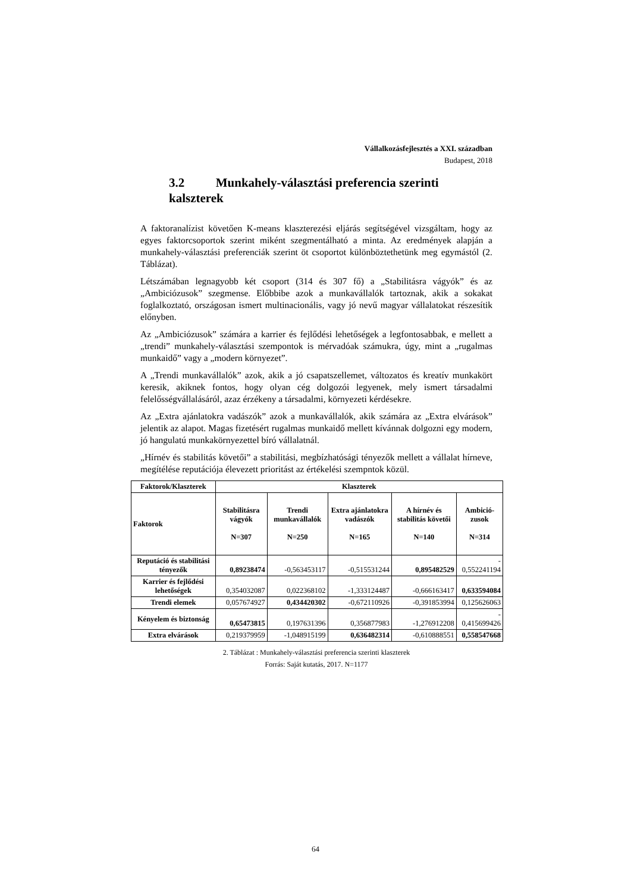Vállalkozásfejlesztés a XXI. században
Budapest, 2018
3.2 Munkahely-választási preferencia szerinti kalszterek
A faktoranalízist követően K-means klaszterezési eljárás segítségével vizsgáltam, hogy az egyes faktorcsoportok szerint miként szegmentálható a minta. Az eredmények alapján a munkahely-választási preferenciák szerint öt csoportot különböztethetünk meg egymástól (2. Táblázat).
Létszámában legnagyobb két csoport (314 és 307 fő) a „Stabilitásra vágyók” és az „Ambiciózusok” szegmense. Előbbibe azok a munkavállalók tartoznak, akik a sokakat foglalkoztató, országosan ismert multinacionális, vagy jó nevű magyar vállalatokat részesítik előnyben.
Az „Ambiciózusok” számára a karrier és fejlődési lehetőségek a legfontosabbak, e mellett a „trendi” munkahely-választási szempontok is mérvadóak számukra, úgy, mint a „rugalmas munkaidő” vagy a „modern környezet”.
A „Trendi munkavállalók” azok, akik a jó csapatszellemet, változatos és kreatív munkakört keresik, akiknek fontos, hogy olyan cég dolgozói legyenek, mely ismert társadalmi felelősségvállalásáról, azaz érzékeny a társadalmi, környezeti kérdésekre.
Az „Extra ajánlatokra vadászók” azok a munkavállalók, akik számára az „Extra elvárások” jelentik az alapot. Magas fizetésért rugalmas munkaidő mellett kívánnak dolgozni egy modern, jó hangulatú munkakörnyezettel bíró vállalatnál.
„Hírnév és stabilitás követői” a stabilitási, megbízhatósági tényezők mellett a vállalat hírneve, megítélése reputációja élevezett prioritást az értékelési szempntok közül.
| Faktorok/Klaszterek | Klaszterek | | | | |
| --- | --- | --- | --- | --- | --- |
| Faktorok | Stabilitásra vágyók N=307 | Trendi munkavállalók N=250 | Extra ajánlatokra vadászók N=165 | A hírnév és stabilitás követői N=140 | Ambició-zusok N=314 |
| Reputáció és stabilitási tényezők | 0,89238474 | -0,563453117 | -0,515531244 | 0,895482529 | - 0,552241194 |
| Karrier és fejlődési lehetőségek | 0,354032087 | 0,022368102 | -1,333124487 | -0,666163417 | 0,633594084 |
| Trendi elemek | 0,057674927 | 0,434420302 | -0,672110926 | -0,391853994 | 0,125626063 |
| Kényelem és biztonság | 0,65473815 | 0,197631396 | 0,356877983 | -1,276912208 | - 0,415699426 |
| Extra elvárások | 0,219379959 | -1,048915199 | 0,636482314 | -0,610888551 | 0,558547668 |
2. Táblázat : Munkahely-választási preferencia szerinti klaszterek
Forrás: Saját kutatás, 2017. N=1177
64